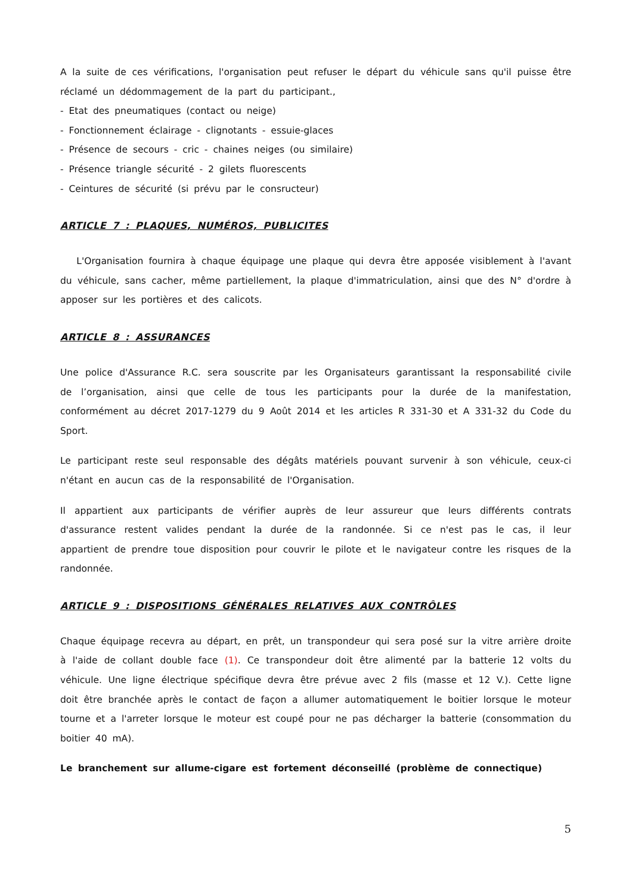A la suite de ces vérifications, l'organisation peut refuser le départ du véhicule sans qu'il puisse être réclamé un dédommagement de la part du participant.,
- Etat des pneumatiques (contact ou neige)
- Fonctionnement éclairage - clignotants - essuie-glaces
- Présence de secours - cric - chaines neiges (ou similaire)
- Présence triangle sécurité - 2 gilets fluorescents
- Ceintures de sécurité (si prévu par le consructeur)
ARTICLE 7 : PLAQUES, NUMÉROS, PUBLICITES
L'Organisation fournira à chaque équipage une plaque qui devra être apposée visiblement à l'avant du véhicule, sans cacher, même partiellement, la plaque d'immatriculation, ainsi que des N° d'ordre à apposer sur les portières et des calicots.
ARTICLE 8 : ASSURANCES
Une police d'Assurance R.C. sera souscrite par les Organisateurs garantissant la responsabilité civile de l’organisation, ainsi que celle de tous les participants pour la durée de la manifestation, conformément au décret 2017-1279 du 9 Août 2014 et les articles R 331-30 et A 331-32 du Code du Sport.
Le participant reste seul responsable des dégâts matériels pouvant survenir à son véhicule, ceux-ci n'étant en aucun cas de la responsabilité de l'Organisation.
Il appartient aux participants de vérifier auprès de leur assureur que leurs différents contrats d'assurance restent valides pendant la durée de la randonnée. Si ce n'est pas le cas, il leur appartient de prendre toue disposition pour couvrir le pilote et le navigateur contre les risques de la randonnée.
ARTICLE 9 : DISPOSITIONS GÉNÉRALES RELATIVES AUX CONTRÔLES
Chaque équipage recevra au départ, en prêt, un transpondeur qui sera posé sur la vitre arrière droite à l'aide de collant double face (1). Ce transpondeur doit être alimenté par la batterie 12 volts du véhicule. Une ligne électrique spécifique devra être prévue avec 2 fils (masse et 12 V.). Cette ligne doit être branchée après le contact de façon a allumer automatiquement le boitier lorsque le moteur tourne et a l'arreter lorsque le moteur est coupé pour ne pas décharger la batterie (consommation du boitier 40 mA).
Le branchement sur allume-cigare est fortement déconseillé (problème de connectique)
5